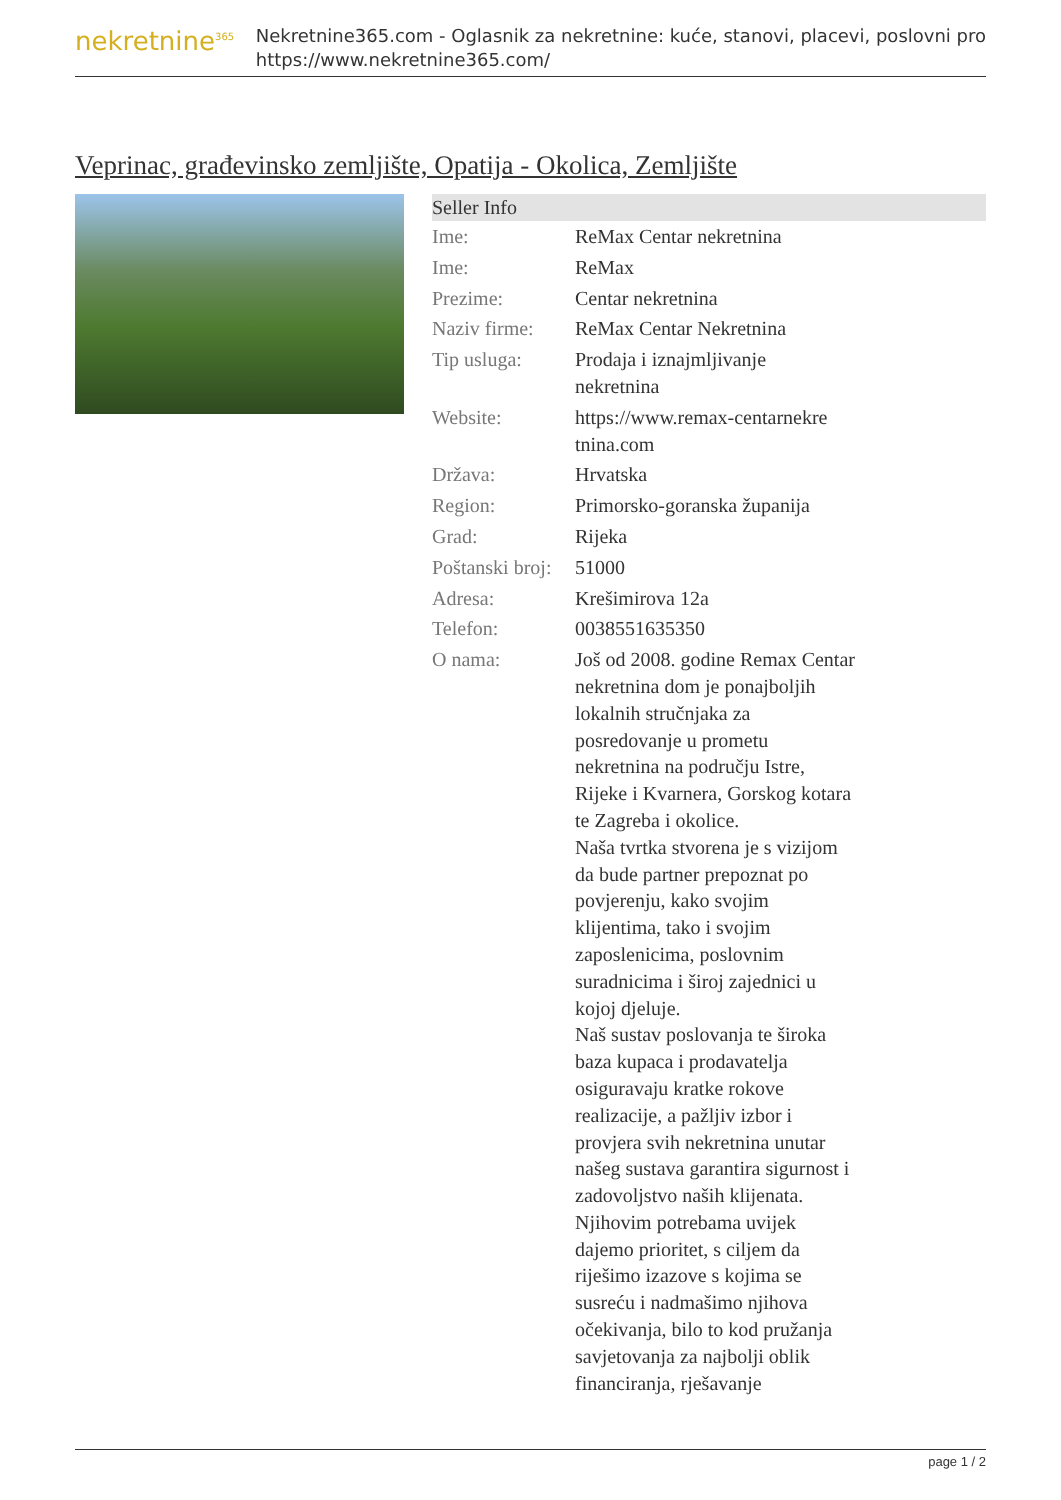nekretnine<sup>365</sup>
Nekretnine365.com - Oglasnik za nekretnine: kuće, stanovi, placevi, poslovni pro
https://www.nekretnine365.com/
Veprinac, građevinsko zemljište, Opatija - Okolica, Zemljište
| Seller Info | | |
| --- | --- | --- |
| Ime: | ReMax Centar nekretnina | |
| Ime: | ReMax | |
| Prezime: | Centar nekretnina | |
| Naziv firme: | ReMax Centar Nekretnina | |
| Tip usluga: | Prodaja i iznajmljivanje nekretnina | |
| Website: | https://www.remax-centarnekre tnina.com | |
| Država: | Hrvatska | |
| Region: | Primorsko-goranska županija | |
| Grad: | Rijeka | |
| Poštanski broj: | 51000 | |
| Adresa: | Krešimirova 12a | |
| Telefon: | 0038551635350 | |
| O nama: | Još od 2008. godine Remax Centar nekretnina dom je ponajboljih lokalnih stručnjaka za posredovanje u prometu nekretnina na području Istre, Rijeke i Kvarnera, Gorskog kotara te Zagreba i okolice. Naša tvrtka stvorena je s vizijom da bude partner prepoznat po povjerenju, kako svojim klijentima, tako i svojim zaposlenicima, poslovnim suradnicima i široj zajednici u kojoj djeluje. Naš sustav poslovanja te široka baza kupaca i prodavatelja osiguravaju kratke rokove realizacije, a pažljiv izbor i provjera svih nekretnina unutar našeg sustava garantira sigurnost i zadovoljstvo naših klijenata. Njihovim potrebama uvijek dajemo prioritet, s ciljem da riješimo izazove s kojima se susreću i nadmašimo njihova očekivanja, bilo to kod pružanja savjetovanja za najbolji oblik financiranja, rješavanje | |
page 1 / 2